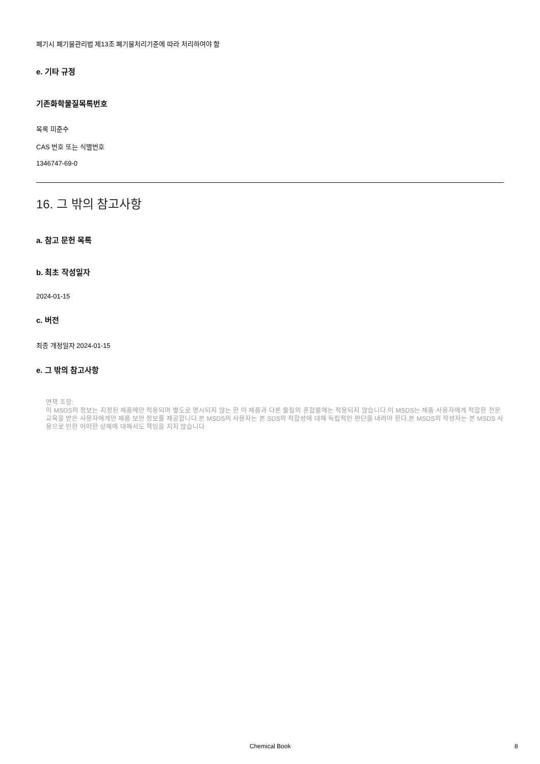폐기시 폐기물관리법 제13조 폐기물처리기준에 따라 처리하여야 함
e. 기타 규정
기존화학물질목록번호
목록 미준수
CAS 번호 또는 식별번호
1346747-69-0
16. 그 밖의 참고사항
a. 참고 문헌 목록
b. 최초 작성일자
2024-01-15
c. 버전
최종 개정일자 2024-01-15
e. 그 밖의 참고사항
면책 조항:
이 MSDS의 정보는 지정된 제품에만 적용되며 별도로 명시되지 않는 한 이 제품과 다른 물질의 혼합물에는 적용되지 않습니다.이 MSDS는 제품 사용자에게 적합한 전문 교육을 받은 사용자에게만 제품 보안 정보를 제공합니다.본 MSDS의 사용자는 본 SDS의 적합성에 대해 독립적인 판단을 내려야 한다.본 MSDS의 작성자는 본 MSDS 사용으로 인한 어떠한 상해에 대해서도 책임을 지지 않습니다.
Chemical Book 8